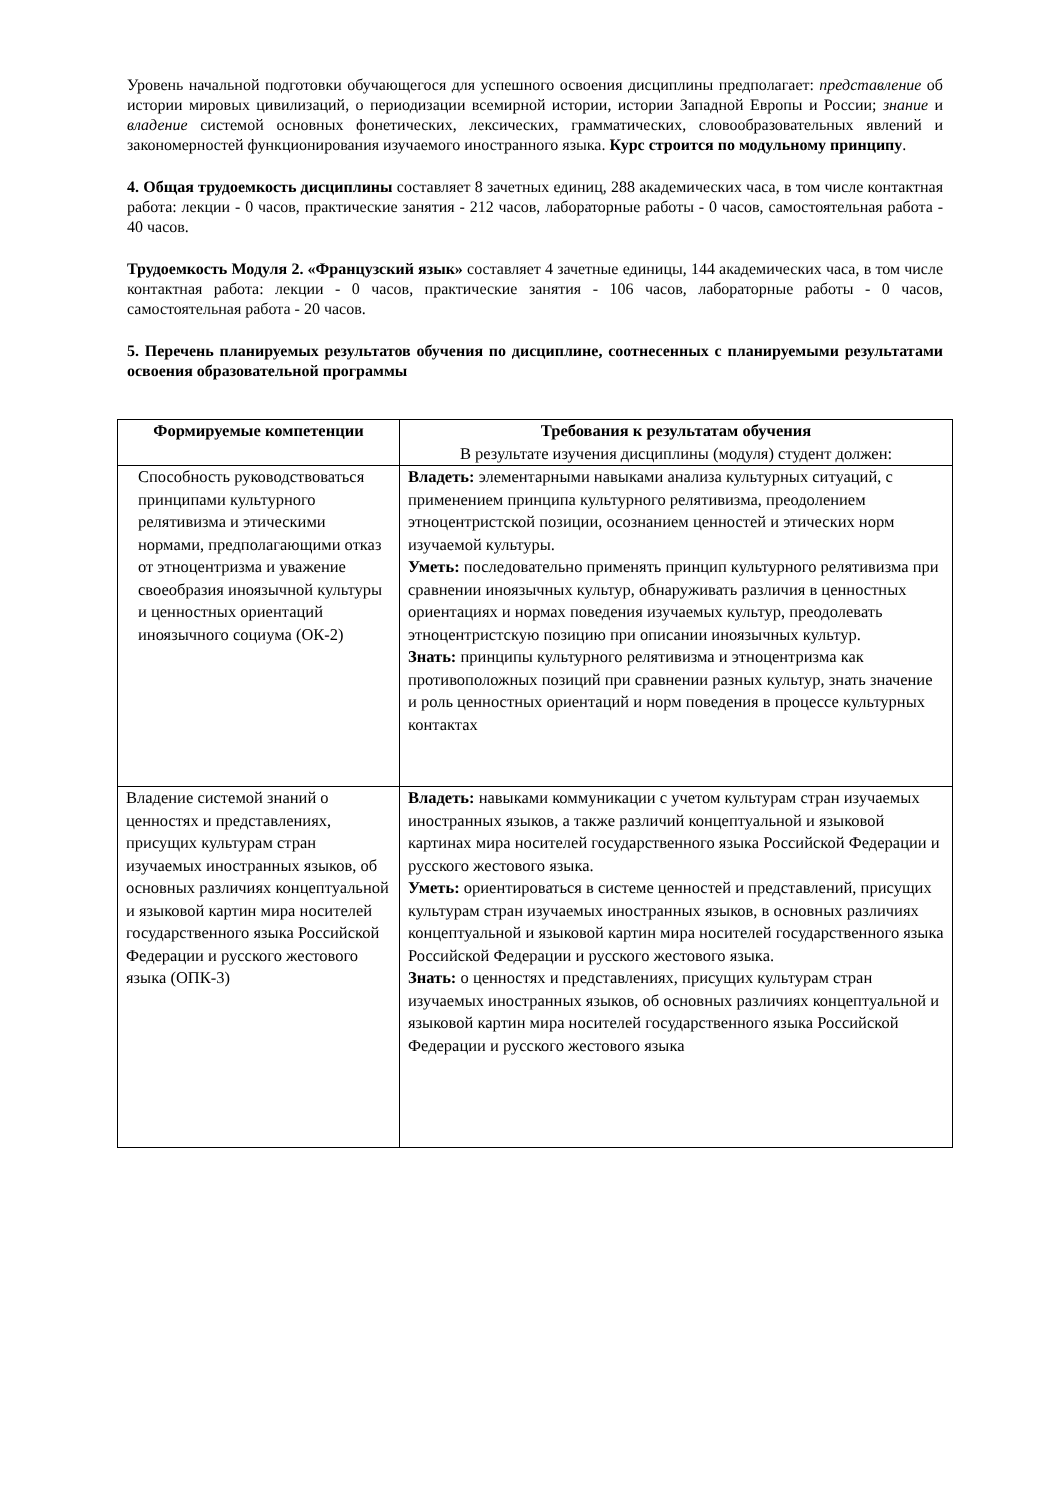Уровень начальной подготовки обучающегося для успешного освоения дисциплины предполагает: представление об истории мировых цивилизаций, о периодизации всемирной истории, истории Западной Европы и России; знание и владение системой основных фонетических, лексических, грамматических, словообразовательных явлений и закономерностей функционирования изучаемого иностранного языка. Курс строится по модульному принципу.
4. Общая трудоемкость дисциплины составляет 8 зачетных единиц, 288 академических часа, в том числе контактная работа: лекции - 0 часов, практические занятия - 212 часов, лабораторные работы - 0 часов, самостоятельная работа - 40 часов.
Трудоемкость Модуля 2. «Французский язык» составляет 4 зачетные единицы, 144 академических часа, в том числе контактная работа: лекции - 0 часов, практические занятия - 106 часов, лабораторные работы - 0 часов, самостоятельная работа - 20 часов.
5. Перечень планируемых результатов обучения по дисциплине, соотнесенных с планируемыми результатами освоения образовательной программы
| Формируемые компетенции | Требования к результатам обучения В результате изучения дисциплины (модуля) студент должен: |
| --- | --- |
| Способность руководствоваться принципами культурного релятивизма и этическими нормами, предполагающими отказ от этноцентризма и уважение своеобразия иноязычной культуры и ценностных ориентаций иноязычного социума (ОК-2) | Владеть: элементарными навыками анализа культурных ситуаций, с применением принципа культурного релятивизма, преодолением этноцентристской позиции, осознанием ценностей и этических норм изучаемой культуры. Уметь: последовательно применять принцип культурного релятивизма при сравнении иноязычных культур, обнаруживать различия в ценностных ориентациях и нормах поведения изучаемых культур, преодолевать этноцентристскую позицию при описании иноязычных культур. Знать: принципы культурного релятивизма и этноцентризма как противоположных позиций при сравнении разных культур, знать значение и роль ценностных ориентаций и норм поведения в процессе культурных контактах |
| Владение системой знаний о ценностях и представлениях, присущих культурам стран изучаемых иностранных языков, об основных различиях концептуальной и языковой картин мира носителей государственного языка Российской Федерации и русского жестового языка (ОПК-3) | Владеть: навыками коммуникации с учетом культурам стран изучаемых иностранных языков, а также различий концептуальной и языковой картинах мира носителей государственного языка Российской Федерации и русского жестового языка. Уметь: ориентироваться в системе ценностей и представлений, присущих культурам стран изучаемых иностранных языков, в основных различиях концептуальной и языковой картин мира носителей государственного языка Российской Федерации и русского жестового языка. Знать: о ценностях и представлениях, присущих культурам стран изучаемых иностранных языков, об основных различиях концептуальной и языковой картин мира носителей государственного языка Российской Федерации и русского жестового языка |